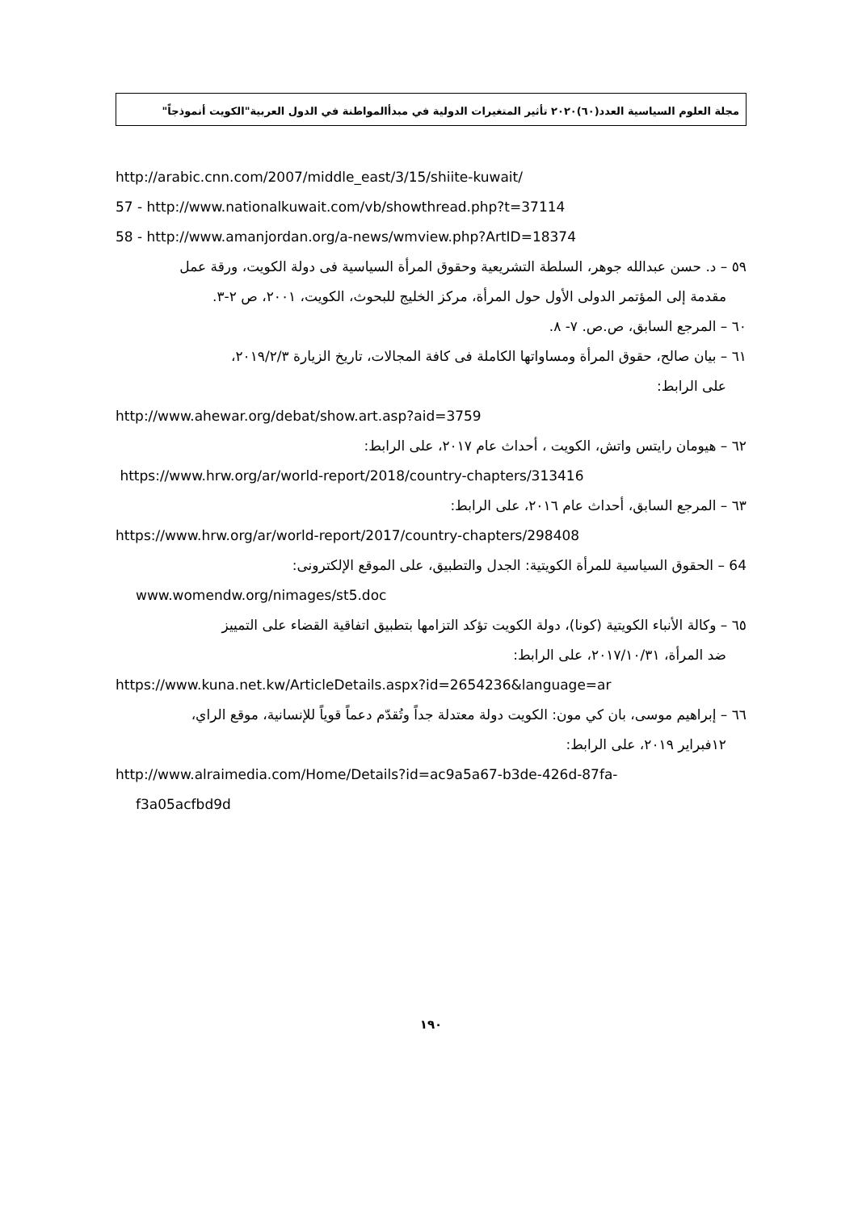مجلة العلوم السياسية العدد(٦٠)٢٠٢٠ تأثير المتغيرات الدولية في مبدأالمواطنة في الدول العربية"الكويت أنموذجاً"
http://arabic.cnn.com/2007/middle_east/3/15/shiite-kuwait/
57 - http://www.nationalkuwait.com/vb/showthread.php?t=37114
58 - http://www.amanjordan.org/a-news/wmview.php?ArtID=18374
٥٩ – د. حسن عبدالله جوهر، السلطة التشريعية وحقوق المرأة السياسية فى دولة الكويت، ورقة عمل
مقدمة إلى المؤتمر الدولى الأول حول المرأة، مركز الخليج للبحوث، الكويت، ٢٠٠١، ص ٢-٣.
٦٠ – المرجع السابق، ص.ص. ٧- ٨.
٦١ – بيان صالح، حقوق المرأة ومساواتها الكاملة فى كافة المجالات، تاريخ الزيارة ٢٠١٩/٢/٣،
على الرابط:
http://www.ahewar.org/debat/show.art.asp?aid=3759
٦٢ – هيومان رايتس واتش، الكويت ، أحداث عام ٢٠١٧، على الرابط:
https://www.hrw.org/ar/world-report/2018/country-chapters/313416
٦٣ – المرجع السابق، أحداث عام ٢٠١٦، على الرابط:
https://www.hrw.org/ar/world-report/2017/country-chapters/298408
64 – الحقوق السياسية للمرأة الكويتية: الجدل والتطبيق، على الموقع الإلكترونى:
www.womendw.org/nimages/st5.doc
٦٥ – وكالة الأنباء الكويتية (كونا)، دولة الكويت تؤكد التزامها بتطبيق اتفاقية القضاء على التمييز
ضد المرأة، ٢٠١٧/١٠/٣١، على الرابط:
https://www.kuna.net.kw/ArticleDetails.aspx?id=2654236&language=ar
٦٦ – إبراهيم موسى، بان كي مون: الكويت دولة معتدلة جداً وتُقدّم دعماً قوياً للإنسانية، موقع الراي،
١٢فبراير ٢٠١٩، على الرابط:
http://www.alraimedia.com/Home/Details?id=ac9a5a67-b3de-426d-87fa-
f3a05acfbd9d
١٩٠